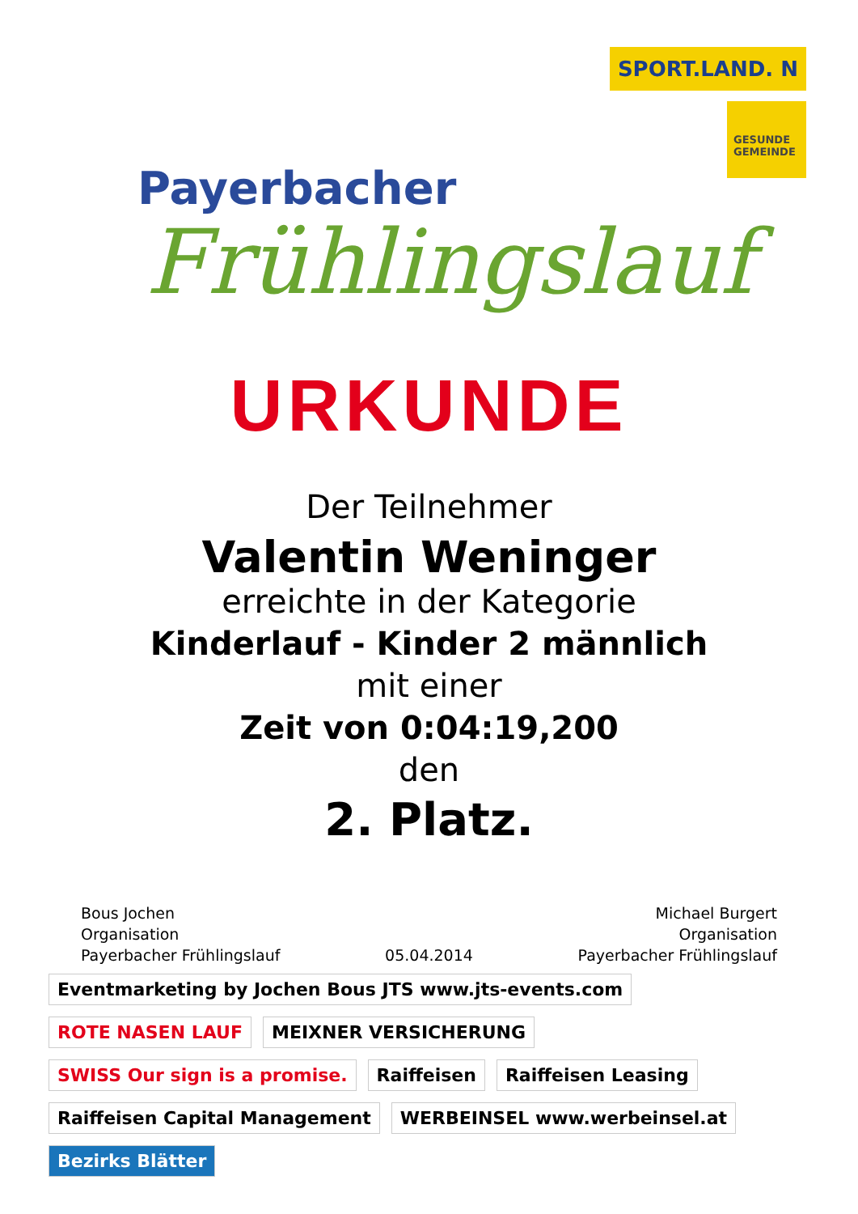Payerbacher
Frühlingslauf
SPORT.LAND. N
GESUNDE GEMEINDE
URKUNDE
Der Teilnehmer
Valentin Weninger
erreichte in der Kategorie
Kinderlauf - Kinder 2 männlich
mit einer
Zeit von 0:04:19,200
den
2. Platz.
Bous Jochen
Organisation
Payerbacher Frühlingslauf
05.04.2014 Michael Burgert
Organisation
Payerbacher Frühlingslauf
Eventmarketing by Jochen Bous JTS www.jts-events.com ROTE NASEN LAUF MEIXNER VERSICHERUNG SWISS Our sign is a promise. Raiffeisen Raiffeisen Leasing Raiffeisen Capital Management WERBEINSEL www.werbeinsel.at Bezirks Blätter